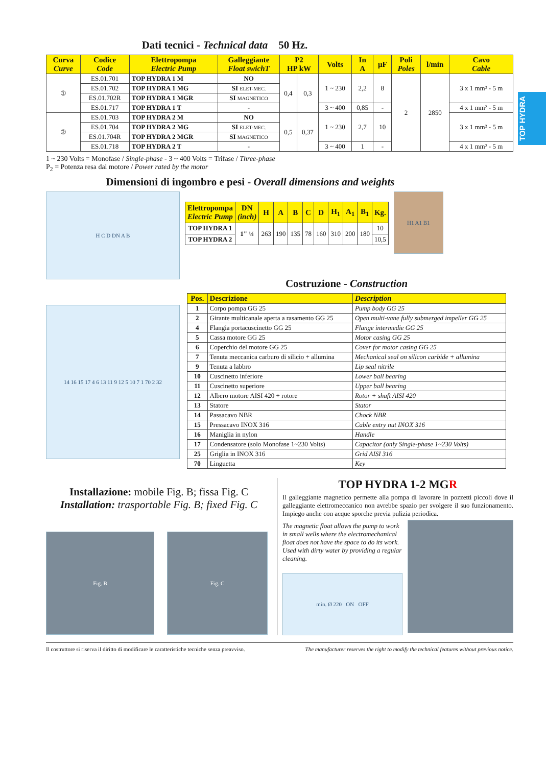TOP HYDRA
Dati tecnici - Technical data 50 Hz.
| Curva Curve | Codice Code | Elettropompa Electric Pump | Galleggiante Float swichT | P2 HP kW | | Volts | In A | µF | Poli Poles | l/min | Cavo Cable |
| --- | --- | --- | --- | --- | --- | --- | --- | --- | --- | --- | --- |
| ① | ES.01.701 | TOP HYDRA 1 M | NO | 0,4 | 0,3 | 1 ~ 230 | 2,2 | 8 | 2 | 2850 | 3 x 1 mm² - 5 m |
| | ES.01.702 | TOP HYDRA 1 MG | SI ELET-MEC. | | | | | | | | |
| | ES.01.702R | TOP HYDRA 1 MGR | SI MAGNETICO | | | | | | | | |
| | ES.01.717 | TOP HYDRA 1 T | - | | | 3 ~ 400 | 0,85 | - | | | 4 x 1 mm² - 5 m |
| ② | ES.01.703 | TOP HYDRA 2 M | NO | 0,5 | 0,37 | 1 ~ 230 | 2,7 | 10 | | | 3 x 1 mm² - 5 m |
| | ES.01.704 | TOP HYDRA 2 MG | SI ELET-MEC. | | | | | | | | |
| | ES.01.704R | TOP HYDRA 2 MGR | SI MAGNETICO | | | | | | | | |
| | ES.01.718 | TOP HYDRA 2 T | - | | | 3 ~ 400 | 1 | - | | | 4 x 1 mm² - 5 m |
1 ~ 230 Volts = Monofase / Single-phase - 3 ~ 400 Volts = Trifase / Three-phase
P<sub>2</sub> = Potenza resa dal motore / Power rated by the motor
Dimensioni di ingombro e pesi - Overall dimensions and weights
H C D DN A B
| Elettropompa Electric Pump | DN (inch) | H | A | B | C | D | H<sub>1</sub> | A<sub>1</sub> | B<sub>1</sub> | Kg. |
| --- | --- | --- | --- | --- | --- | --- | --- | --- | --- | --- |
| TOP HYDRA 1 | 1" ¼ | 263 | 190 | 135 | 78 | 160 | 310 | 200 | 180 | 10 |
| TOP HYDRA 2 | | | | | | | | | | 10,5 |
H1 A1 B1
14 16 15 17 4 6 13 11 9 12 5 10 7 1 70 2 32
Costruzione - Construction
| Pos. | Descrizione | Description |
| --- | --- | --- |
| 1 | Corpo pompa GG 25 | Pump body GG 25 |
| 2 | Girante multicanale aperta a rasamento GG 25 | Open multi-vane fully submerged impeller GG 25 |
| 4 | Flangia portacuscinetto GG 25 | Flange intermedie GG 25 |
| 5 | Cassa motore GG 25 | Motor casing GG 25 |
| 6 | Coperchio del motore GG 25 | Cover for motor casing GG 25 |
| 7 | Tenuta meccanica carburo di silicio + allumina | Mechanical seal on silicon carbide + allumina |
| 9 | Tenuta a labbro | Lip seal nitrile |
| 10 | Cuscinetto inferiore | Lower ball bearing |
| 11 | Cuscinetto superiore | Upper ball bearing |
| 12 | Albero motore AISI 420 + rotore | Rotor + shaft AISI 420 |
| 13 | Statore | Stator |
| 14 | Passacavo NBR | Chock NBR |
| 15 | Pressacavo INOX 316 | Cable entry nut INOX 316 |
| 16 | Maniglia in nylon | Handle |
| 17 | Condensatore (solo Monofase 1~230 Volts) | Capacitor (only Single-phase 1~230 Volts) |
| 25 | Griglia in INOX 316 | Grid AISI 316 |
| 70 | Linguetta | Key |
Installazione: mobile Fig. B; fissa Fig. C
Installation: trasportable Fig. B; fixed Fig. C
Fig. B Fig. C
TOP HYDRA 1-2 MGR
Il galleggiante magnetico permette alla pompa di lavorare in pozzetti piccoli dove il galleggiante elettromeccanico non avrebbe spazio per svolgere il suo funzionamento. Impiego anche con acque sporche previa pulizia periodica.
The magnetic float allows the pump to work in small wells where the electromechanical float does not have the space to do its work. Used with dirty water by providing a regular cleaning.
min. Ø 220 ON OFF
Il costruttore si riserva il diritto di modificare le caratteristiche tecniche senza preavviso. The manufacturer reserves the right to modify the technical features without previous notice.